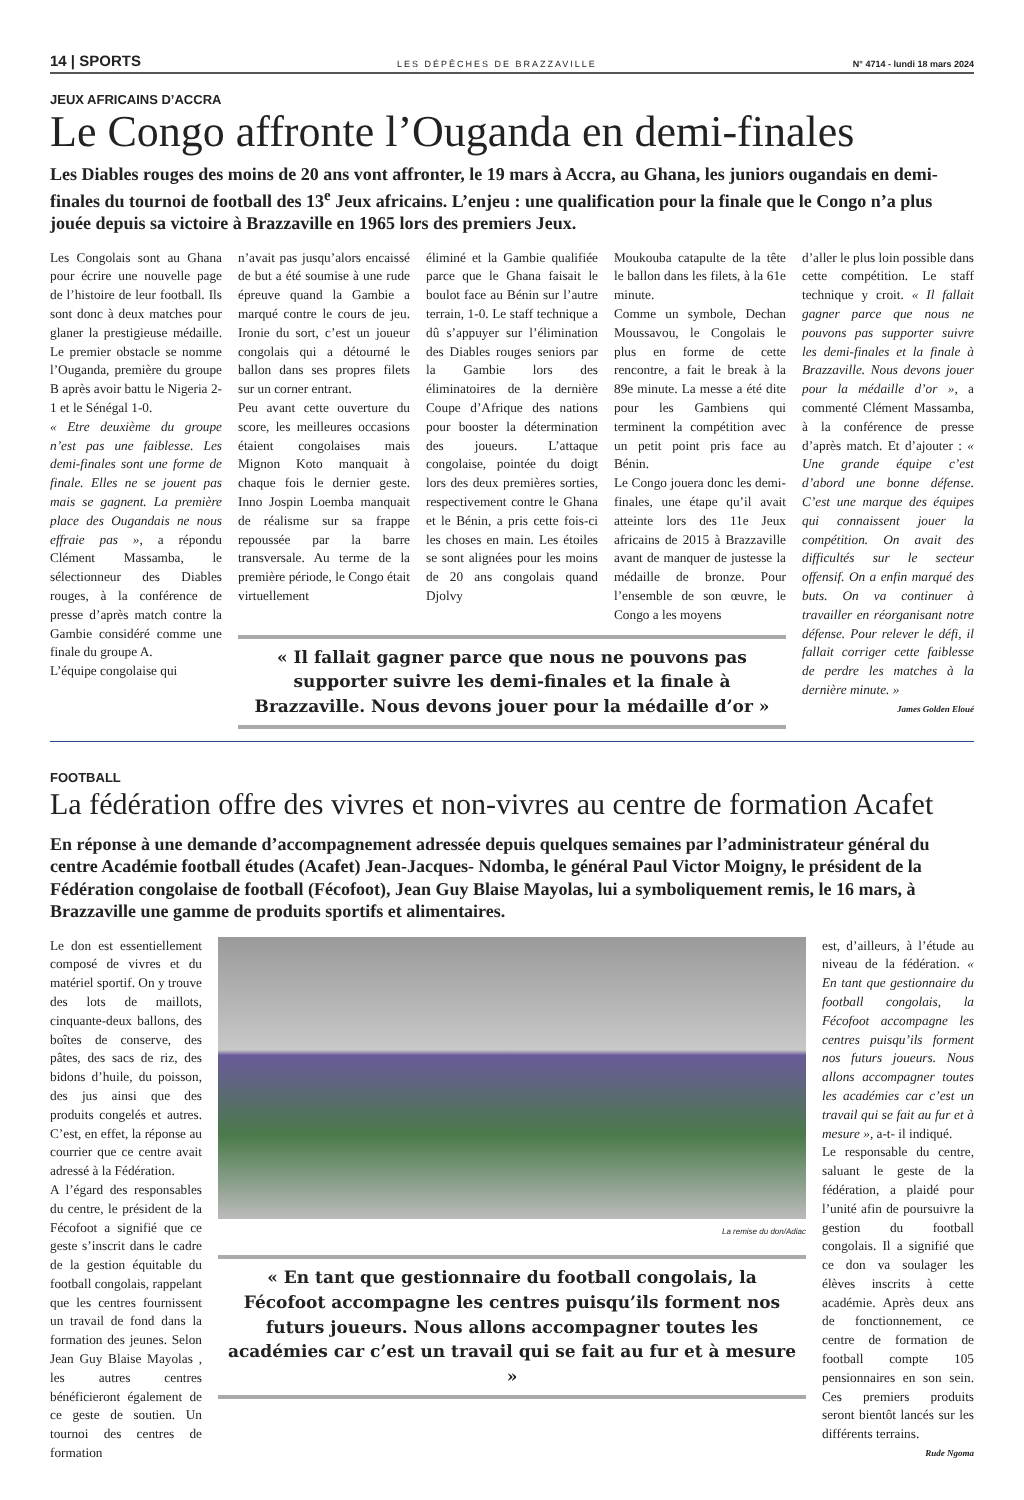14 | SPORTS LES DÉPÊCHES DE BRAZZAVILLE N° 4714 - lundi 18 mars 2024
JEUX AFRICAINS D’ACCRA
Le Congo affronte l’Ouganda en demi-finales
Les Diables rouges des moins de 20 ans vont affronter, le 19 mars à Accra, au Ghana, les juniors ougandais en demi-finales du tournoi de football des 13<sup>e</sup> Jeux africains. L’enjeu : une qualification pour la finale que le Congo n’a plus jouée depuis sa victoire à Brazzaville en 1965 lors des premiers Jeux.
Les Congolais sont au Ghana pour écrire une nouvelle page de l’histoire de leur football. Ils sont donc à deux matches pour glaner la prestigieuse médaille. Le premier obstacle se nomme l’Ouganda, première du groupe B après avoir battu le Nigeria 2-1 et le Sénégal 1-0.
« Etre deuxième du groupe n’est pas une faiblesse. Les demi-finales sont une forme de finale. Elles ne se jouent pas mais se gagnent. La première place des Ougandais ne nous effraie pas », a répondu Clément Massamba, le sélectionneur des Diables rouges, à la conférence de presse d’après match contre la Gambie considéré comme une finale du groupe A.
L’équipe congolaise qui
n’avait pas jusqu’alors encaissé de but a été soumise à une rude épreuve quand la Gambie a marqué contre le cours de jeu. Ironie du sort, c’est un joueur congolais qui a détourné le ballon dans ses propres filets sur un corner entrant.
Peu avant cette ouverture du score, les meilleures occasions étaient congolaises mais Mignon Koto manquait à chaque fois le dernier geste. Inno Jospin Loemba manquait de réalisme sur sa frappe repoussée par la barre transversale. Au terme de la première période, le Congo était virtuellement
éliminé et la Gambie qualifiée parce que le Ghana faisait le boulot face au Bénin sur l’autre terrain, 1-0. Le staff technique a dû s’appuyer sur l’élimination des Diables rouges seniors par la Gambie lors des éliminatoires de la dernière Coupe d’Afrique des nations pour booster la détermination des joueurs. L’attaque congolaise, pointée du doigt lors des deux premières sorties, respectivement contre le Ghana et le Bénin, a pris cette fois-ci les choses en main. Les étoiles se sont alignées pour les moins de 20 ans congolais quand Djolvy
Moukouba catapulte de la tête le ballon dans les filets, à la 61e minute.
Comme un symbole, Dechan Moussavou, le Congolais le plus en forme de cette rencontre, a fait le break à la 89e minute. La messe a été dite pour les Gambiens qui terminent la compétition avec un petit point pris face au Bénin.
Le Congo jouera donc les demi-finales, une étape qu’il avait atteinte lors des 11e Jeux africains de 2015 à Brazzaville avant de manquer de justesse la médaille de bronze. Pour l’ensemble de son œuvre, le Congo a les moyens
« Il fallait gagner parce que nous ne pouvons pas supporter suivre les demi-finales et la finale à Brazzaville. Nous devons jouer pour la médaille d’or »
d’aller le plus loin possible dans cette compétition. Le staff technique y croit. « Il fallait gagner parce que nous ne pouvons pas supporter suivre les demi-finales et la finale à Brazzaville. Nous devons jouer pour la médaille d’or », a commenté Clément Massamba, à la conférence de presse d’après match. Et d’ajouter : « Une grande équipe c’est d’abord une bonne défense. C’est une marque des équipes qui connaissent jouer la compétition. On avait des difficultés sur le secteur offensif. On a enfin marqué des buts. On va continuer à travailler en réorganisant notre défense. Pour relever le défi, il fallait corriger cette faiblesse de perdre les matches à la dernière minute. »
James Golden Eloué
FOOTBALL
La fédération offre des vivres et non-vivres au centre de formation Acafet
En réponse à une demande d’accompagnement adressée depuis quelques semaines par l’administrateur général du centre Académie football études (Acafet) Jean-Jacques- Ndomba, le général Paul Victor Moigny, le président de la Fédération congolaise de football (Fécofoot), Jean Guy Blaise Mayolas, lui a symboliquement remis, le 16 mars, à Brazzaville une gamme de produits sportifs et alimentaires.
Le don est essentiellement composé de vivres et du matériel sportif. On y trouve des lots de maillots, cinquante-deux ballons, des boîtes de conserve, des pâtes, des sacs de riz, des bidons d’huile, du poisson, des jus ainsi que des produits congelés et autres. C’est, en effet, la réponse au courrier que ce centre avait adressé à la Fédération.
A l’égard des responsables du centre, le président de la Fécofoot a signifié que ce geste s’inscrit dans le cadre de la gestion équitable du football congolais, rappelant que les centres fournissent un travail de fond dans la formation des jeunes. Selon Jean Guy Blaise Mayolas , les autres centres bénéficieront également de ce geste de soutien. Un tournoi des centres de formation
La remise du don/Adiac
« En tant que gestionnaire du football congolais, la Fécofoot accompagne les centres puisqu’ils forment nos futurs joueurs. Nous allons accompagner toutes les académies car c’est un travail qui se fait au fur et à mesure »
est, d’ailleurs, à l’étude au niveau de la fédération. « En tant que gestionnaire du football congolais, la Fécofoot accompagne les centres puisqu’ils forment nos futurs joueurs. Nous allons accompagner toutes les académies car c’est un travail qui se fait au fur et à mesure », a-t- il indiqué.
Le responsable du centre, saluant le geste de la fédération, a plaidé pour l’unité afin de poursuivre la gestion du football congolais. Il a signifié que ce don va soulager les élèves inscrits à cette académie. Après deux ans de fonctionnement, ce centre de formation de football compte 105 pensionnaires en son sein. Ces premiers produits seront bientôt lancés sur les différents terrains.
Rude Ngoma